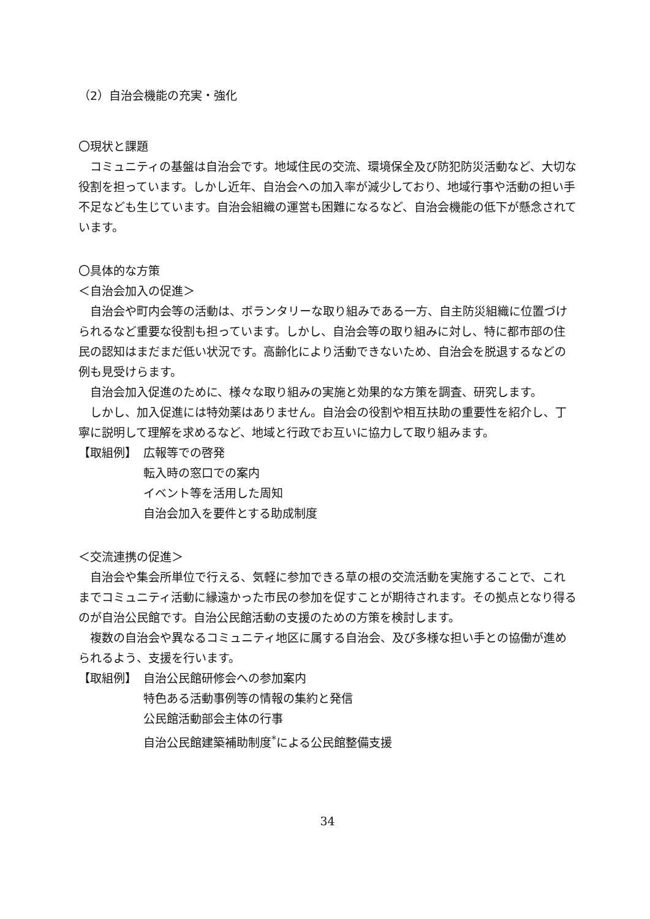（2）自治会機能の充実・強化
〇現状と課題
コミュニティの基盤は自治会です。地域住民の交流、環境保全及び防犯防災活動など、大切な役割を担っています。しかし近年、自治会への加入率が減少しており、地域行事や活動の担い手不足なども生じています。自治会組織の運営も困難になるなど、自治会機能の低下が懸念されています。
〇具体的な方策
＜自治会加入の促進＞
自治会や町内会等の活動は、ボランタリーな取り組みである一方、自主防災組織に位置づけられるなど重要な役割も担っています。しかし、自治会等の取り組みに対し、特に都市部の住民の認知はまだまだ低い状況です。高齢化により活動できないため、自治会を脱退するなどの例も見受けらます。
自治会加入促進のために、様々な取り組みの実施と効果的な方策を調査、研究します。
しかし、加入促進には特効薬はありません。自治会の役割や相互扶助の重要性を紹介し、丁寧に説明して理解を求めるなど、地域と行政でお互いに協力して取り組みます。
【取組例】 広報等での啓発
転入時の窓口での案内
イベント等を活用した周知
自治会加入を要件とする助成制度
＜交流連携の促進＞
自治会や集会所単位で行える、気軽に参加できる草の根の交流活動を実施することで、これまでコミュニティ活動に縁遠かった市民の参加を促すことが期待されます。その拠点となり得るのが自治公民館です。自治公民館活動の支援のための方策を検討します。
複数の自治会や異なるコミュニティ地区に属する自治会、及び多様な担い手との協働が進められるよう、支援を行います。
【取組例】 自治公民館研修会への参加案内
特色ある活動事例等の情報の集約と発信
公民館活動部会主体の行事
自治公民館建築補助制度<sup>*</sup>による公民館整備支援
34